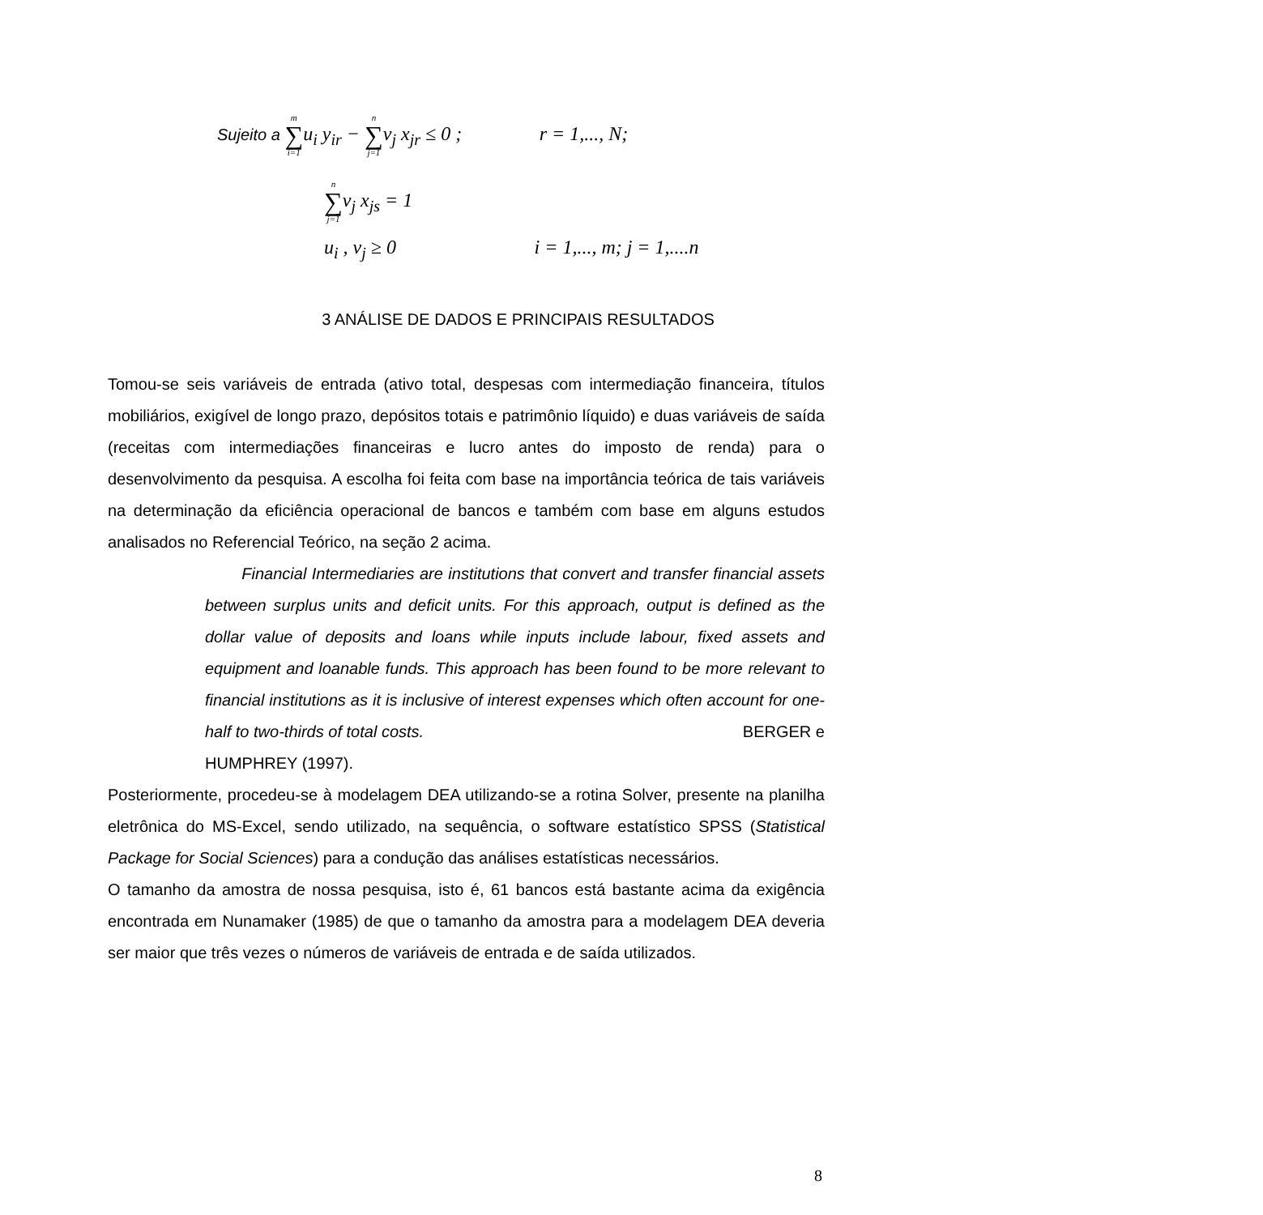Sujeito a m ∑ i=1u<sub>i</sub> y<sub>ir</sub> − n ∑ j=1v<sub>j</sub> x<sub>jr</sub> ≤ 0 ; r = 1,..., N;
n ∑ j=1v<sub>j</sub> x<sub>js</sub> = 1
u<sub>i</sub> , v<sub>j</sub> ≥ 0 i = 1,..., m; j = 1,....n
3 ANÁLISE DE DADOS E PRINCIPAIS RESULTADOS
Tomou-se seis variáveis de entrada (ativo total, despesas com intermediação financeira, títulos mobiliários, exigível de longo prazo, depósitos totais e patrimônio líquido) e duas variáveis de saída (receitas com intermediações financeiras e lucro antes do imposto de renda) para o desenvolvimento da pesquisa. A escolha foi feita com base na importância teórica de tais variáveis na determinação da eficiência operacional de bancos e também com base em alguns estudos analisados no Referencial Teórico, na seção 2 acima.
Financial Intermediaries are institutions that convert and transfer financial assets between surplus units and deficit units. For this approach, output is defined as the dollar value of deposits and loans while inputs include labour, fixed assets and equipment and loanable funds. This approach has been found to be more relevant to financial institutions as it is inclusive of interest expenses which often account for one-half to two-thirds of total costs. BERGER e
HUMPHREY (1997).
Posteriormente, procedeu-se à modelagem DEA utilizando-se a rotina Solver, presente na planilha eletrônica do MS-Excel, sendo utilizado, na sequência, o software estatístico SPSS (Statistical Package for Social Sciences) para a condução das análises estatísticas necessários.
O tamanho da amostra de nossa pesquisa, isto é, 61 bancos está bastante acima da exigência encontrada em Nunamaker (1985) de que o tamanho da amostra para a modelagem DEA deveria ser maior que três vezes o números de variáveis de entrada e de saída utilizados.
8